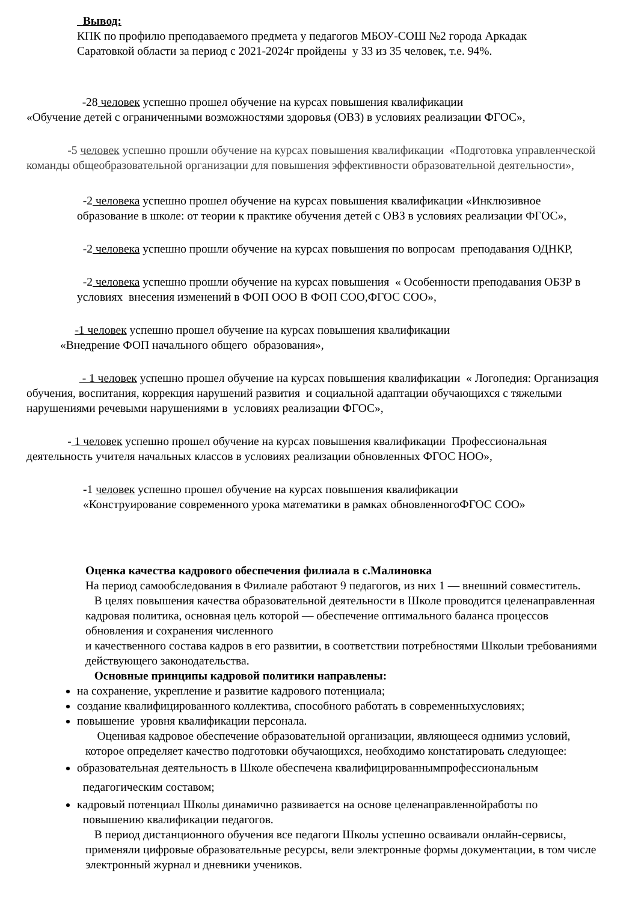Вывод:
КПК по профилю преподаваемого предмета у педагогов МБОУ-СОШ №2 города Аркадак
Саратовкой области за период с 2021-2024г пройдены у 33 из 35 человек, т.е. 94%.
-28 человек успешно прошел обучение на курсах повышения квалификации
«Обучение детей с ограниченными возможностями здоровья (ОВЗ) в условиях реализации ФГОС»,
-5 человек успешно прошли обучение на курсах повышения квалификации «Подготовка управленческой команды общеобразовательной организации для повышения эффективности образовательной деятельности»,
-2 человека успешно прошел обучение на курсах повышения квалификации «Инклюзивное образование в школе: от теории к практике обучения детей с ОВЗ в условиях реализации ФГОС»,
-2 человека успешно прошли обучение на курсах повышения по вопросам преподавания ОДНКР,
-2 человека успешно прошли обучение на курсах повышения « Особенности преподавания ОБЗР в условиях внесения изменений в ФОП ООО В ФОП СОО,ФГОС СОО»,
-1 человек успешно прошел обучение на курсах повышения квалификации
«Внедрение ФОП начального общего образования»,
- 1 человек успешно прошел обучение на курсах повышения квалификации « Логопедия: Организация обучения, воспитания, коррекция нарушений развития и социальной адаптации обучающихся с тяжелыми нарушениями речевыми нарушениями в условиях реализации ФГОС»,
- 1 человек успешно прошел обучение на курсах повышения квалификации Профессиональная деятельность учителя начальных классов в условиях реализации обновленных ФГОС НОО»,
-1 человек успешно прошел обучение на курсах повышения квалификации
«Конструирование современного урока математики в рамках обновленногоФГОС СОО»
Оценка качества кадрового обеспечения филиала в с.Малиновка
На период самообследования в Филиале работают 9 педагогов, из них 1 — внешний совместитель.
В целях повышения качества образовательной деятельности в Школе проводится целенаправленная кадровая политика, основная цель которой — обеспечение оптимального баланса процессов обновления и сохранения численного
и качественного состава кадров в его развитии, в соответствии потребностями Школыи требованиями действующего законодательства.
Основные принципы кадровой политики направлены:
на сохранение, укрепление и развитие кадрового потенциала;
создание квалифицированного коллектива, способного работать в современныхусловиях;
повышение уровня квалификации персонала.
Оценивая кадровое обеспечение образовательной организации, являющееся однимиз условий, которое определяет качество подготовки обучающихся, необходимо констатировать следующее:
образовательная деятельность в Школе обеспечена квалифицированнымпрофессиональным
педагогическим составом;
кадровый потенциал Школы динамично развивается на основе целенаправленнойработы по
повышению квалификации педагогов.
В период дистанционного обучения все педагоги Школы успешно осваивали онлайн-сервисы, применяли цифровые образовательные ресурсы, вели электронные формы документации, в том числе электронный журнал и дневники учеников.